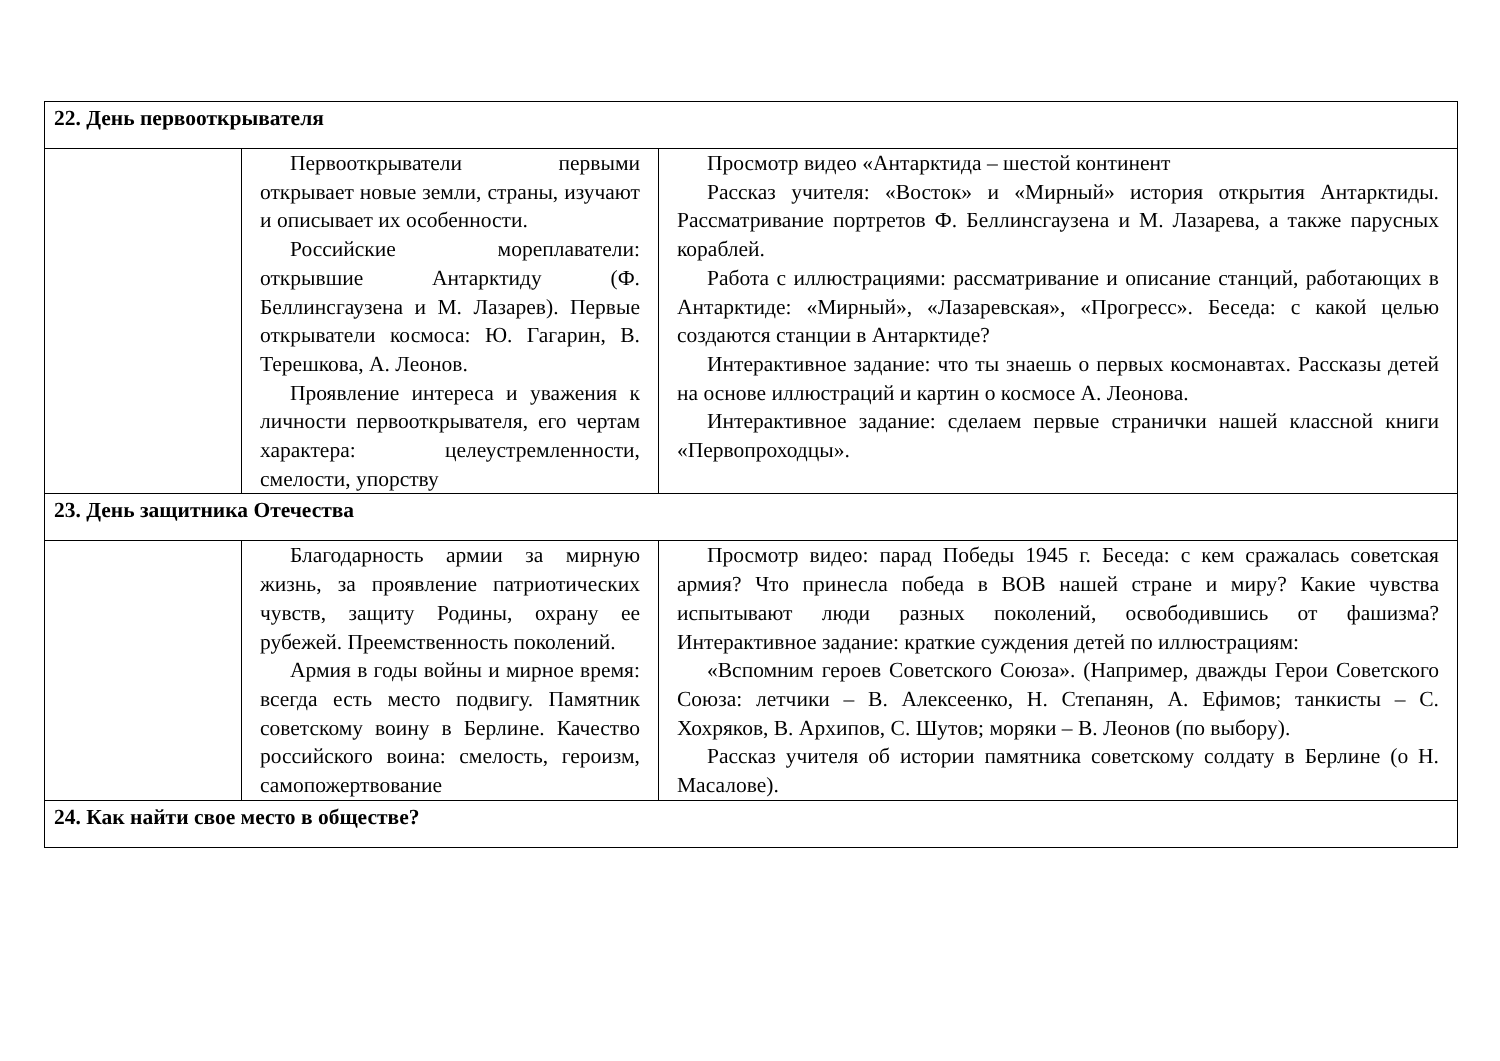| 22. День первооткрывателя | | |
| | Первооткрыватели первыми открывает новые земли, страны, изучают и описывает их особенности. Российские мореплаватели: открывшие Антарктиду (Ф. Беллинсгаузена и М. Лазарев). Первые открыватели космоса: Ю. Гагарин, В. Терешкова, А. Леонов. Проявление интереса и уважения к личности первооткрывателя, его чертам характера: целеустремленности, смелости, упорству | Просмотр видео «Антарктида – шестой континент Рассказ учителя: «Восток» и «Мирный» история открытия Антарктиды. Рассматривание портретов Ф. Беллинсгаузена и М. Лазарева, а также парусных кораблей. Работа с иллюстрациями: рассматривание и описание станций, работающих в Антарктиде: «Мирный», «Лазаревская», «Прогресс». Беседа: с какой целью создаются станции в Антарктиде? Интерактивное задание: что ты знаешь о первых космонавтах. Рассказы детей на основе иллюстраций и картин о космосе А. Леонова. Интерактивное задание: сделаем первые странички нашей классной книги «Первопроходцы». |
| 23. День защитника Отечества | | |
| | Благодарность армии за мирную жизнь, за проявление патриотических чувств, защиту Родины, охрану ее рубежей. Преемственность поколений. Армия в годы войны и мирное время: всегда есть место подвигу. Памятник советскому воину в Берлине. Качество российского воина: смелость, героизм, самопожертвование | Просмотр видео: парад Победы 1945 г. Беседа: с кем сражалась советская армия? Что принесла победа в ВОВ нашей стране и миру? Какие чувства испытывают люди разных поколений, освободившись от фашизма? Интерактивное задание: краткие суждения детей по иллюстрациям: «Вспомним героев Советского Союза». (Например, дважды Герои Советского Союза: летчики – В. Алексеенко, Н. Степанян, А. Ефимов; танкисты – С. Хохряков, В. Архипов, С. Шутов; моряки – В. Леонов (по выбору). Рассказ учителя об истории памятника советскому солдату в Берлине (о Н. Масалове). |
| 24. Как найти свое место в обществе? | | |